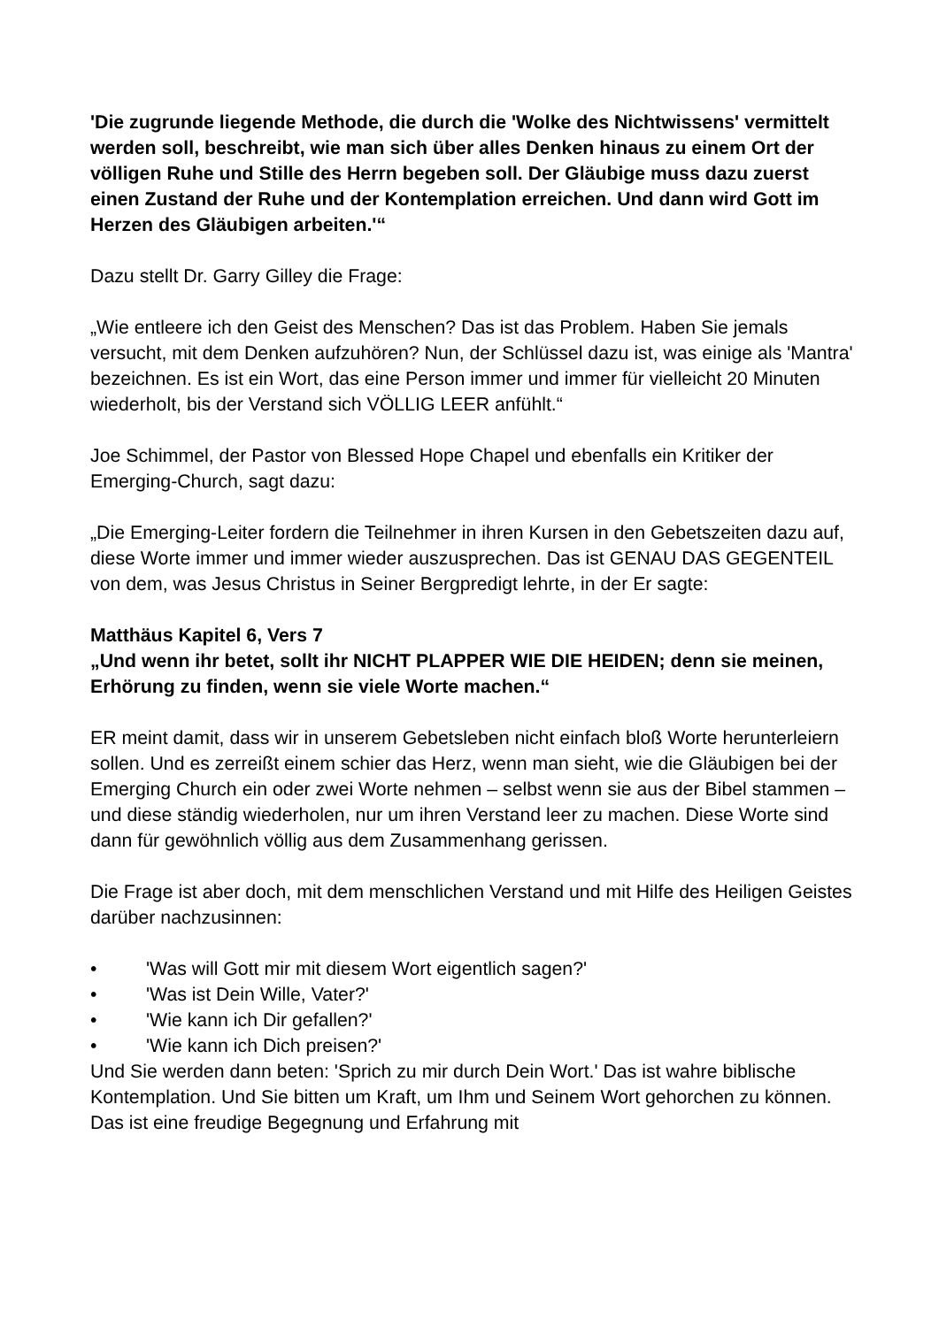'Die zugrunde liegende Methode, die durch die 'Wolke des Nichtwissens' vermittelt werden soll, beschreibt, wie man sich über alles Denken hinaus zu einem Ort der völligen Ruhe und Stille des Herrn begeben soll. Der Gläubige muss dazu zuerst einen Zustand der Ruhe und der Kontemplation erreichen. Und dann wird Gott im Herzen des Gläubigen arbeiten.'“
Dazu stellt Dr. Garry Gilley die Frage:
„Wie entleere ich den Geist des Menschen? Das ist das Problem. Haben Sie jemals versucht, mit dem Denken aufzuhören? Nun, der Schlüssel dazu ist, was einige als 'Mantra' bezeichnen. Es ist ein Wort, das eine Person immer und immer für vielleicht 20 Minuten wiederholt, bis der Verstand sich VÖLLIG LEER anfühlt.“
Joe Schimmel, der Pastor von Blessed Hope Chapel und ebenfalls ein Kritiker der Emerging-Church, sagt dazu:
„Die Emerging-Leiter fordern die Teilnehmer in ihren Kursen in den Gebetszeiten dazu auf, diese Worte immer und immer wieder auszusprechen. Das ist GENAU DAS GEGENTEIL von dem, was Jesus Christus in Seiner Bergpredigt lehrte, in der Er sagte:
Matthäus Kapitel 6, Vers 7
„Und wenn ihr betet, sollt ihr NICHT PLAPPER WIE DIE HEIDEN; denn sie meinen, Erhörung zu finden, wenn sie viele Worte machen.“
ER meint damit, dass wir in unserem Gebetsleben nicht einfach bloß Worte herunterleiern sollen. Und es zerreißt einem schier das Herz, wenn man sieht, wie die Gläubigen bei der Emerging Church ein oder zwei Worte nehmen – selbst wenn sie aus der Bibel stammen – und diese ständig wiederholen, nur um ihren Verstand leer zu machen. Diese Worte sind dann für gewöhnlich völlig aus dem Zusammenhang gerissen.
Die Frage ist aber doch, mit dem menschlichen Verstand und mit Hilfe des Heiligen Geistes darüber nachzusinnen:
• 'Was will Gott mir mit diesem Wort eigentlich sagen?'
• 'Was ist Dein Wille, Vater?'
• 'Wie kann ich Dir gefallen?'
• 'Wie kann ich Dich preisen?'
Und Sie werden dann beten: 'Sprich zu mir durch Dein Wort.' Das ist wahre biblische Kontemplation. Und Sie bitten um Kraft, um Ihm und Seinem Wort gehorchen zu können. Das ist eine freudige Begegnung und Erfahrung mit